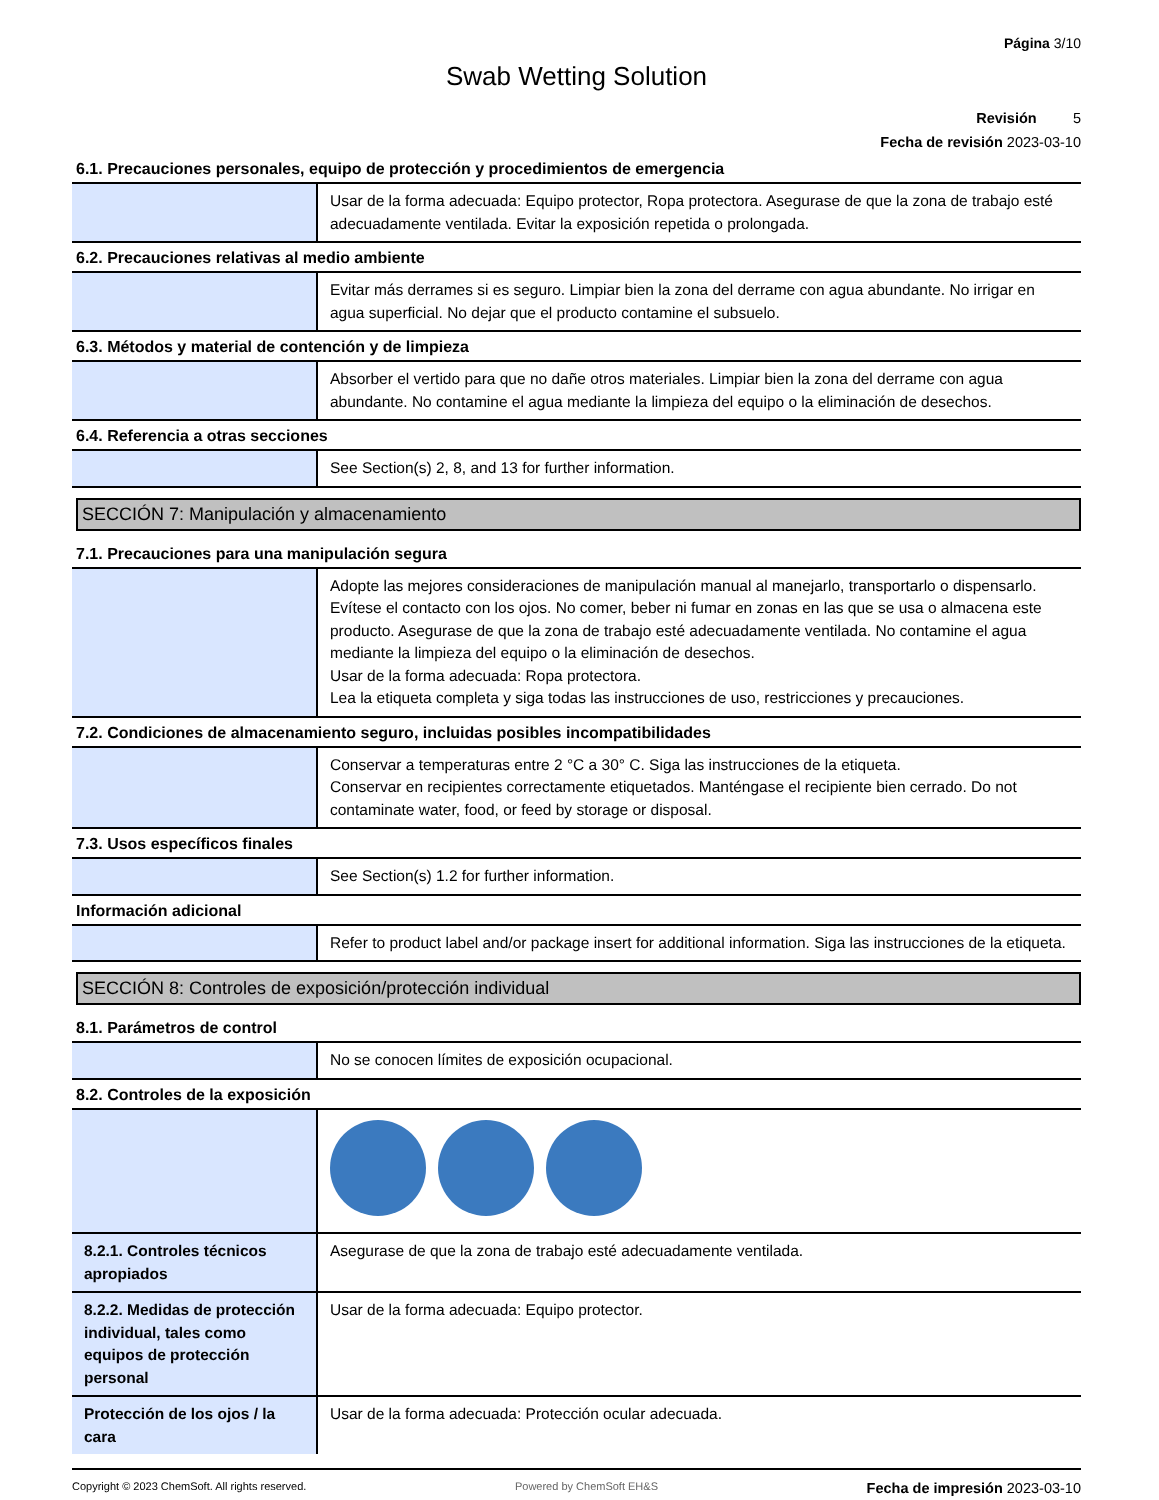Página 3/10
Swab Wetting Solution
Revisión 5
Fecha de revisión 2023-03-10
6.1. Precauciones personales, equipo de protección y procedimientos de emergencia
| | Usar de la forma adecuada: Equipo protector, Ropa protectora. Asegurase de que la zona de trabajo esté adecuadamente ventilada. Evitar la exposición repetida o prolongada. |
6.2. Precauciones relativas al medio ambiente
| | Evitar más derrames si es seguro. Limpiar bien la zona del derrame con agua abundante. No irrigar en agua superficial. No dejar que el producto contamine el subsuelo. |
6.3. Métodos y material de contención y de limpieza
| | Absorber el vertido para que no dañe otros materiales. Limpiar bien la zona del derrame con agua abundante. No contamine el agua mediante la limpieza del equipo o la eliminación de desechos. |
6.4. Referencia a otras secciones
| | See Section(s) 2, 8, and 13 for further information. |
SECCIÓN 7: Manipulación y almacenamiento
7.1. Precauciones para una manipulación segura
| | Adopte las mejores consideraciones de manipulación manual al manejarlo, transportarlo o dispensarlo. Evítese el contacto con los ojos. No comer, beber ni fumar en zonas en las que se usa o almacena este producto. Asegurase de que la zona de trabajo esté adecuadamente ventilada. No contamine el agua mediante la limpieza del equipo o la eliminación de desechos. Usar de la forma adecuada: Ropa protectora. Lea la etiqueta completa y siga todas las instrucciones de uso, restricciones y precauciones. |
7.2. Condiciones de almacenamiento seguro, incluidas posibles incompatibilidades
| | Conservar a temperaturas entre 2 °C a 30° C. Siga las instrucciones de la etiqueta. Conservar en recipientes correctamente etiquetados. Manténgase el recipiente bien cerrado. Do not contaminate water, food, or feed by storage or disposal. |
7.3. Usos específicos finales
| | See Section(s) 1.2 for further information. |
Información adicional
| | Refer to product label and/or package insert for additional information. Siga las instrucciones de la etiqueta. |
SECCIÓN 8: Controles de exposición/protección individual
8.1. Parámetros de control
| | No se conocen límites de exposición ocupacional. |
8.2. Controles de la exposición
| 8.2.1. Controles técnicos apropiados | Asegurase de que la zona de trabajo esté adecuadamente ventilada. |
| 8.2.2. Medidas de protección individual, tales como equipos de protección personal | Usar de la forma adecuada: Equipo protector. |
| Protección de los ojos / la cara | Usar de la forma adecuada: Protección ocular adecuada. |
Copyright © 2023 ChemSoft. All rights reserved. Powered by ChemSoft EH&S Fecha de impresión 2023-03-10